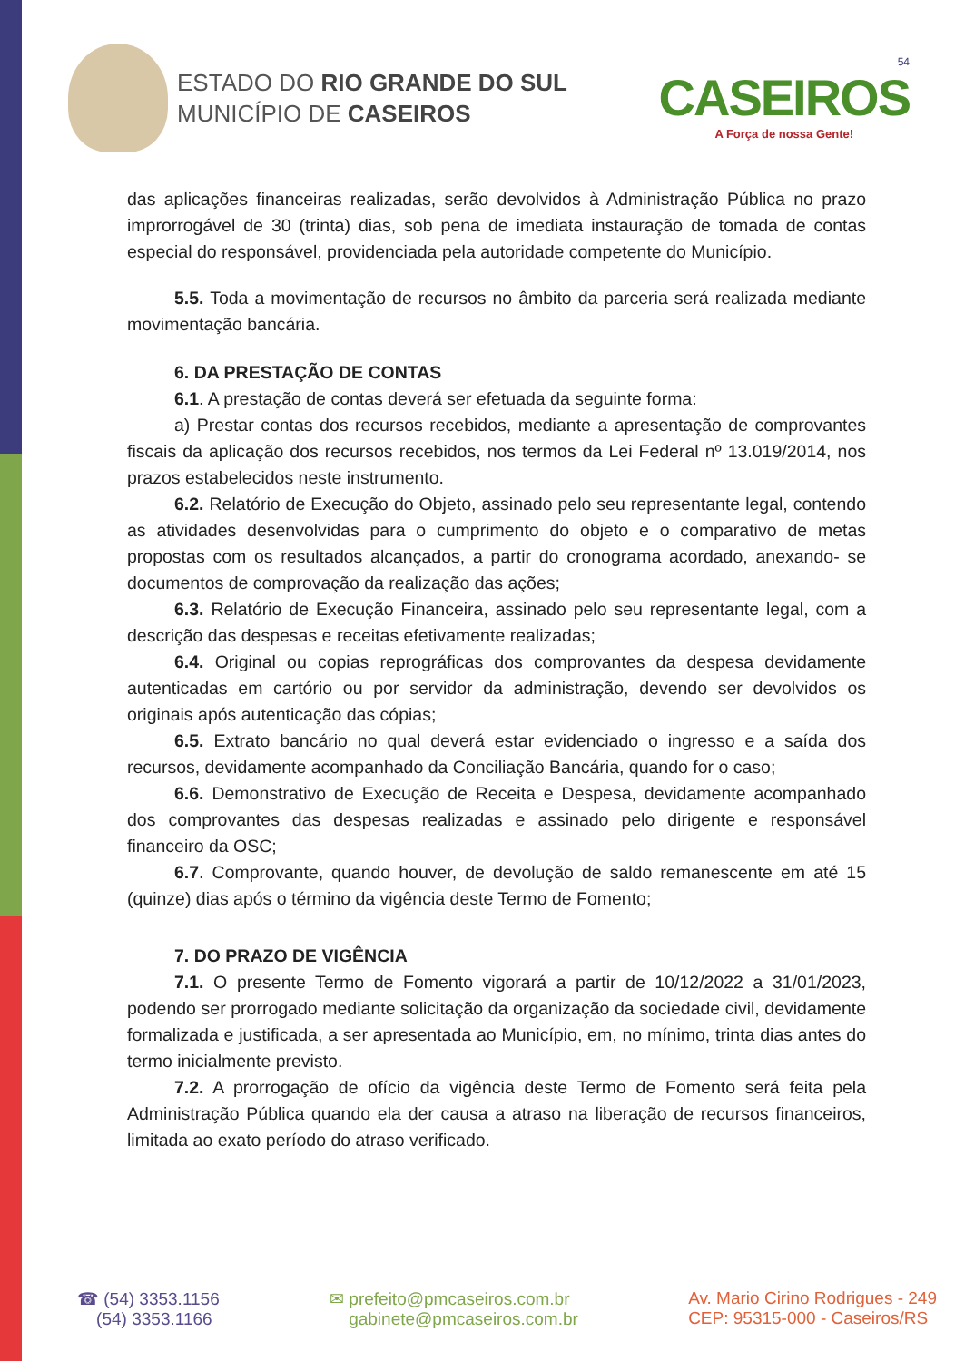ESTADO DO RIO GRANDE DO SUL
MUNICÍPIO DE CASEIROS
54
CASEIROS
A Força de nossa Gente!
das aplicações financeiras realizadas, serão devolvidos à Administração Pública no prazo improrrogável de 30 (trinta) dias, sob pena de imediata instauração de tomada de contas especial do responsável, providenciada pela autoridade competente do Município.
5.5. Toda a movimentação de recursos no âmbito da parceria será realizada mediante movimentação bancária.
6. DA PRESTAÇÃO DE CONTAS
6.1. A prestação de contas deverá ser efetuada da seguinte forma:
a) Prestar contas dos recursos recebidos, mediante a apresentação de comprovantes fiscais da aplicação dos recursos recebidos, nos termos da Lei Federal nº 13.019/2014, nos prazos estabelecidos neste instrumento.
6.2. Relatório de Execução do Objeto, assinado pelo seu representante legal, contendo as atividades desenvolvidas para o cumprimento do objeto e o comparativo de metas propostas com os resultados alcançados, a partir do cronograma acordado, anexando- se documentos de comprovação da realização das ações;
6.3. Relatório de Execução Financeira, assinado pelo seu representante legal, com a descrição das despesas e receitas efetivamente realizadas;
6.4. Original ou copias reprográficas dos comprovantes da despesa devidamente autenticadas em cartório ou por servidor da administração, devendo ser devolvidos os originais após autenticação das cópias;
6.5. Extrato bancário no qual deverá estar evidenciado o ingresso e a saída dos recursos, devidamente acompanhado da Conciliação Bancária, quando for o caso;
6.6. Demonstrativo de Execução de Receita e Despesa, devidamente acompanhado dos comprovantes das despesas realizadas e assinado pelo dirigente e responsável financeiro da OSC;
6.7. Comprovante, quando houver, de devolução de saldo remanescente em até 15 (quinze) dias após o término da vigência deste Termo de Fomento;
7. DO PRAZO DE VIGÊNCIA
7.1. O presente Termo de Fomento vigorará a partir de 10/12/2022 a 31/01/2023, podendo ser prorrogado mediante solicitação da organização da sociedade civil, devidamente formalizada e justificada, a ser apresentada ao Município, em, no mínimo, trinta dias antes do termo inicialmente previsto.
7.2. A prorrogação de ofício da vigência deste Termo de Fomento será feita pela Administração Pública quando ela der causa a atraso na liberação de recursos financeiros, limitada ao exato período do atraso verificado.
☎ (54) 3353.1156
(54) 3353.1166
✉ prefeito@pmcaseiros.com.br
gabinete@pmcaseiros.com.br
Av. Mario Cirino Rodrigues - 249
CEP: 95315-000 - Caseiros/RS